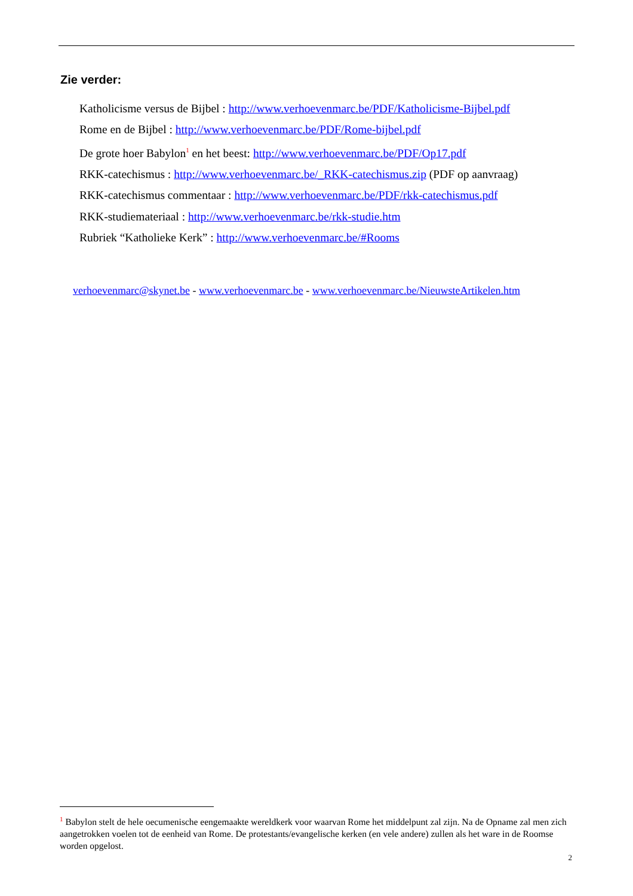Zie verder:
Katholicisme versus de Bijbel : http://www.verhoevenmarc.be/PDF/Katholicisme-Bijbel.pdf
Rome en de Bijbel : http://www.verhoevenmarc.be/PDF/Rome-bijbel.pdf
De grote hoer Babylon<sup>1</sup> en het beest: http://www.verhoevenmarc.be/PDF/Op17.pdf
RKK-catechismus : http://www.verhoevenmarc.be/_RKK-catechismus.zip (PDF op aanvraag)
RKK-catechismus commentaar : http://www.verhoevenmarc.be/PDF/rkk-catechismus.pdf
RKK-studiemateriaal : http://www.verhoevenmarc.be/rkk-studie.htm
Rubriek “Katholieke Kerk” : http://www.verhoevenmarc.be/#Rooms
verhoevenmarc@skynet.be - www.verhoevenmarc.be - www.verhoevenmarc.be/NieuwsteArtikelen.htm
<sup>1</sup> Babylon stelt de hele oecumenische eengemaakte wereldkerk voor waarvan Rome het middelpunt zal zijn. Na de Opname zal men zich aangetrokken voelen tot de eenheid van Rome. De protestants/evangelische kerken (en vele andere) zullen als het ware in de Roomse worden opgelost.
2